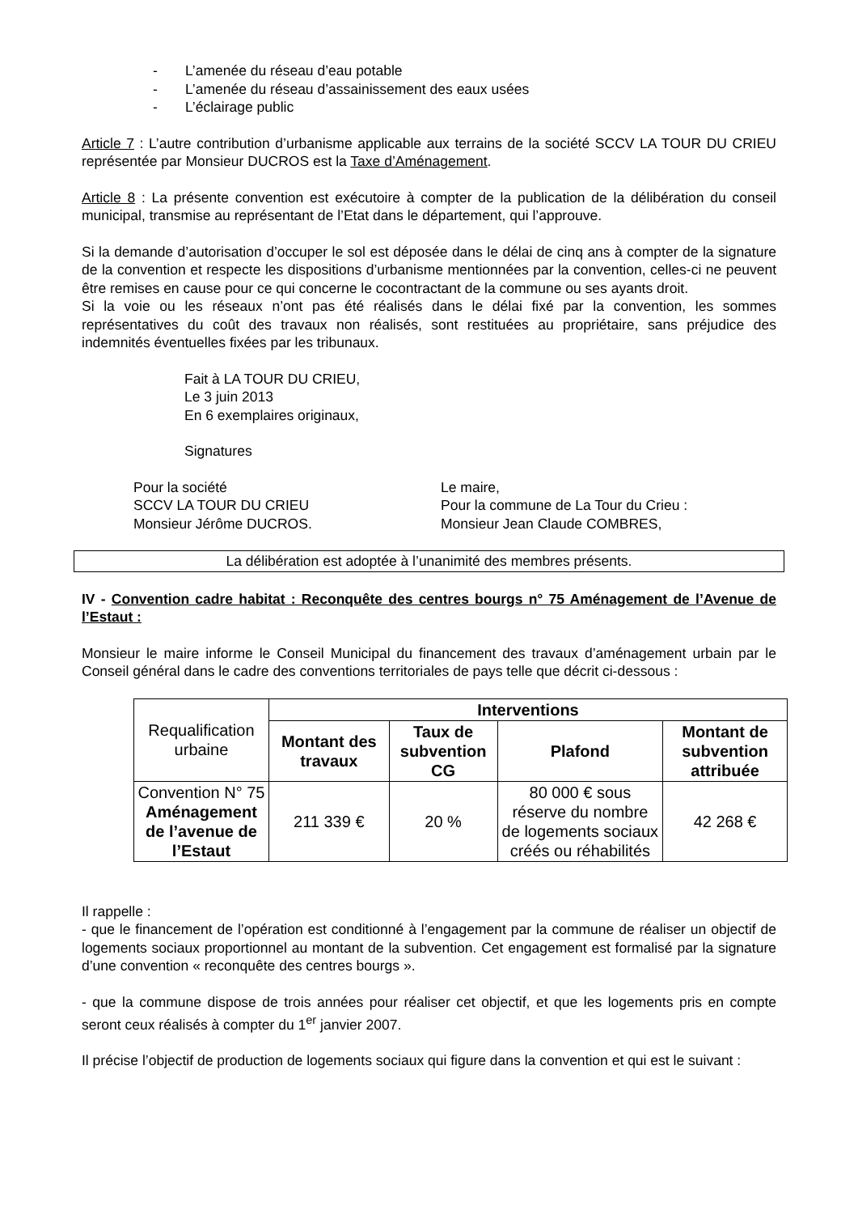- L’amenée du réseau d’eau potable
- L’amenée du réseau d’assainissement des eaux usées
- L’éclairage public
Article 7 : L’autre contribution d’urbanisme applicable aux terrains de la société SCCV LA TOUR DU CRIEU représentée par Monsieur DUCROS est la Taxe d’Aménagement.
Article 8 : La présente convention est exécutoire à compter de la publication de la délibération du conseil municipal, transmise au représentant de l’Etat dans le département, qui l’approuve.
Si la demande d’autorisation d’occuper le sol est déposée dans le délai de cinq ans à compter de la signature de la convention et respecte les dispositions d’urbanisme mentionnées par la convention, celles-ci ne peuvent être remises en cause pour ce qui concerne le cocontractant de la commune ou ses ayants droit.
Si la voie ou les réseaux n’ont pas été réalisés dans le délai fixé par la convention, les sommes représentatives du coût des travaux non réalisés, sont restituées au propriétaire, sans préjudice des indemnités éventuelles fixées par les tribunaux.
Fait à LA TOUR DU CRIEU,
Le 3 juin 2013
En 6 exemplaires originaux,
Signatures
Pour la société
SCCV LA TOUR DU CRIEU
Monsieur Jérôme DUCROS.
Le maire,
Pour la commune de La Tour du Crieu :
Monsieur Jean Claude COMBRES,
La délibération est adoptée à l’unanimité des membres présents.
IV - Convention cadre habitat : Reconquête des centres bourgs n° 75 Aménagement de l’Avenue de l’Estaut :
Monsieur le maire informe le Conseil Municipal du financement des travaux d’aménagement urbain par le Conseil général dans le cadre des conventions territoriales de pays telle que décrit ci-dessous :
| Requalification urbaine | Interventions | | | |
| | Montant des travaux | Taux de subvention CG | Plafond | Montant de subvention attribuée |
| Convention N° 75 Aménagement de l’avenue de l’Estaut | 211 339 € | 20 % | 80 000 € sous réserve du nombre de logements sociaux créés ou réhabilités | 42 268 € |
Il rappelle :
- que le financement de l’opération est conditionné à l’engagement par la commune de réaliser un objectif de logements sociaux proportionnel au montant de la subvention. Cet engagement est formalisé par la signature d’une convention « reconquête des centres bourgs ».
- que la commune dispose de trois années pour réaliser cet objectif, et que les logements pris en compte seront ceux réalisés à compter du 1<sup>er</sup> janvier 2007.
Il précise l’objectif de production de logements sociaux qui figure dans la convention et qui est le suivant :